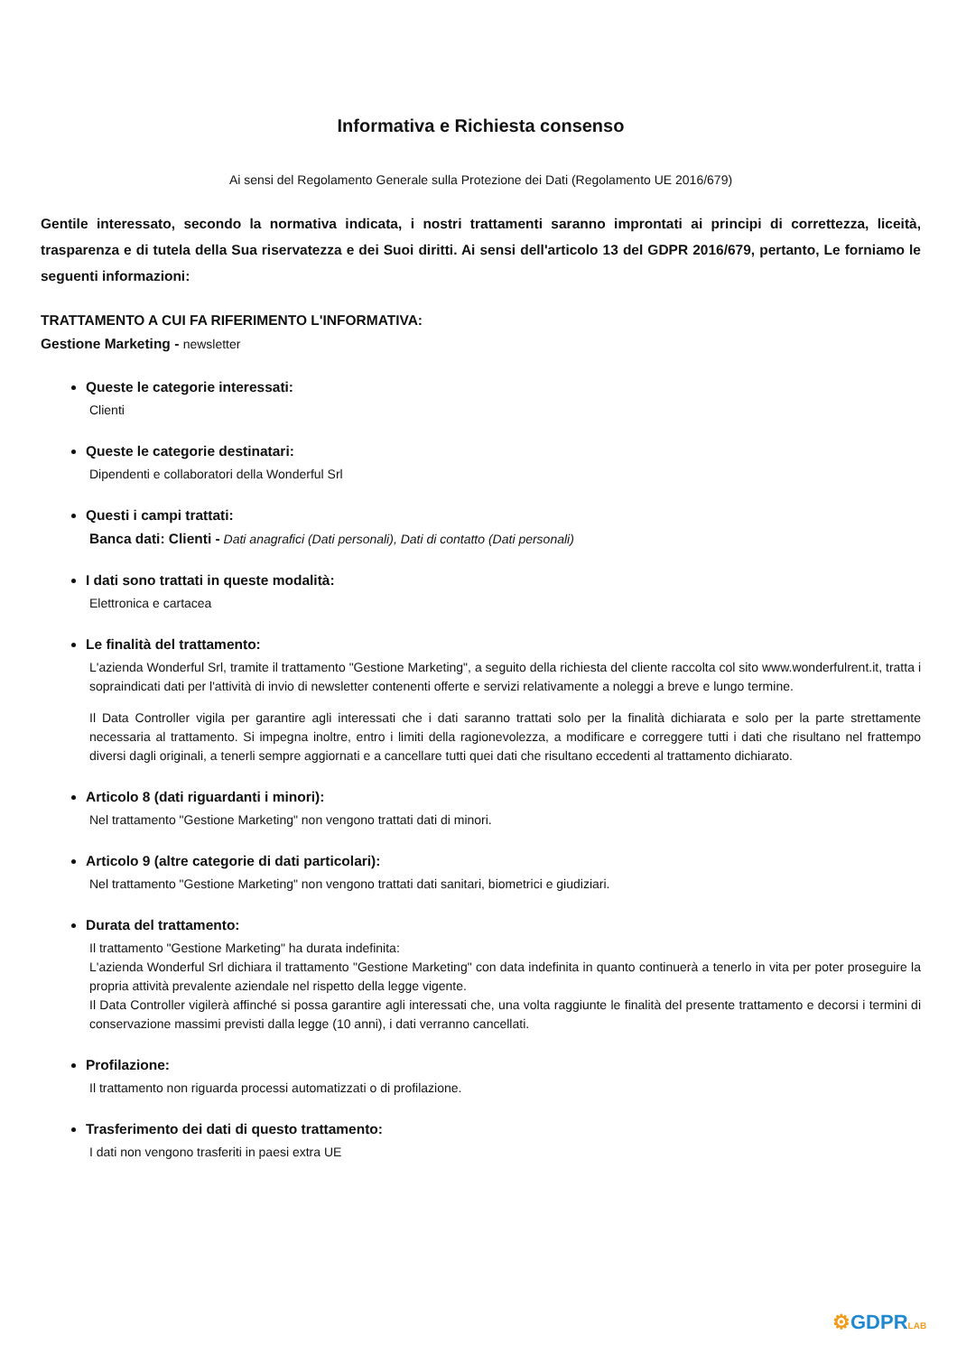Informativa e Richiesta consenso
Ai sensi del Regolamento Generale sulla Protezione dei Dati (Regolamento UE 2016/679)
Gentile interessato, secondo la normativa indicata, i nostri trattamenti saranno improntati ai principi di correttezza, liceità, trasparenza e di tutela della Sua riservatezza e dei Suoi diritti. Ai sensi dell'articolo 13 del GDPR 2016/679, pertanto, Le forniamo le seguenti informazioni:
TRATTAMENTO A CUI FA RIFERIMENTO L'INFORMATIVA:
Gestione Marketing - newsletter
Queste le categorie interessati:
Clienti
Queste le categorie destinatari:
Dipendenti e collaboratori della Wonderful Srl
Questi i campi trattati:
Banca dati: Clienti - Dati anagrafici (Dati personali), Dati di contatto (Dati personali)
I dati sono trattati in queste modalità:
Elettronica e cartacea
Le finalità del trattamento:
L'azienda Wonderful Srl, tramite il trattamento "Gestione Marketing", a seguito della richiesta del cliente raccolta col sito www.wonderfulrent.it, tratta i sopraindicati dati per l'attività di invio di newsletter contenenti offerte e servizi relativamente a noleggi a breve e lungo termine.
Il Data Controller vigila per garantire agli interessati che i dati saranno trattati solo per la finalità dichiarata e solo per la parte strettamente necessaria al trattamento. Si impegna inoltre, entro i limiti della ragionevolezza, a modificare e correggere tutti i dati che risultano nel frattempo diversi dagli originali, a tenerli sempre aggiornati e a cancellare tutti quei dati che risultano eccedenti al trattamento dichiarato.
Articolo 8 (dati riguardanti i minori):
Nel trattamento "Gestione Marketing" non vengono trattati dati di minori.
Articolo 9 (altre categorie di dati particolari):
Nel trattamento "Gestione Marketing" non vengono trattati dati sanitari, biometrici e giudiziari.
Durata del trattamento:
Il trattamento "Gestione Marketing" ha durata indefinita:
L'azienda Wonderful Srl dichiara il trattamento "Gestione Marketing" con data indefinita in quanto continuerà a tenerlo in vita per poter proseguire la propria attività prevalente aziendale nel rispetto della legge vigente.
Il Data Controller vigilerà affinché si possa garantire agli interessati che, una volta raggiunte le finalità del presente trattamento e decorsi i termini di conservazione massimi previsti dalla legge (10 anni), i dati verranno cancellati.
Profilazione:
Il trattamento non riguarda processi automatizzati o di profilazione.
Trasferimento dei dati di questo trattamento:
I dati non vengono trasferiti in paesi extra UE
⚙GDPRLAB